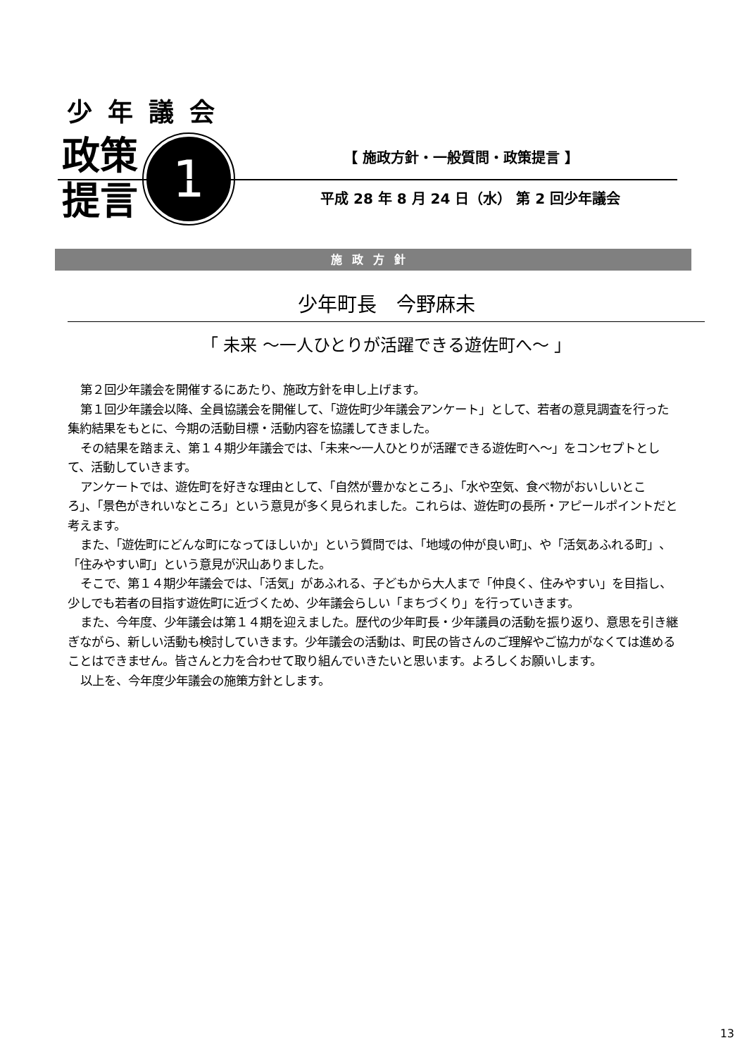少年議会
政策
提言
1
【 施政方針・一般質問・政策提言 】
平成 28 年 8 月 24 日（水） 第 2 回少年議会
施政方針
少年町長　今野麻未
「 未来 ～一人ひとりが活躍できる遊佐町へ～ 」
第２回少年議会を開催するにあたり、施政方針を申し上げます。
第１回少年議会以降、全員協議会を開催して、「遊佐町少年議会アンケート」として、若者の意見調査を行った集約結果をもとに、今期の活動目標・活動内容を協議してきました。
その結果を踏まえ、第１４期少年議会では、「未来～一人ひとりが活躍できる遊佐町へ～」をコンセプトとして、活動していきます。
アンケートでは、遊佐町を好きな理由として、「自然が豊かなところ」、「水や空気、食べ物がおいしいところ」、「景色がきれいなところ」という意見が多く見られました。これらは、遊佐町の長所・アピールポイントだと考えます。
また、「遊佐町にどんな町になってほしいか」という質問では、「地域の仲が良い町」、や「活気あふれる町」、「住みやすい町」という意見が沢山ありました。
そこで、第１４期少年議会では、「活気」があふれる、子どもから大人まで「仲良く、住みやすい」を目指し、少しでも若者の目指す遊佐町に近づくため、少年議会らしい「まちづくり」を行っていきます。
また、今年度、少年議会は第１４期を迎えました。歴代の少年町長・少年議員の活動を振り返り、意思を引き継ぎながら、新しい活動も検討していきます。少年議会の活動は、町民の皆さんのご理解やご協力がなくては進めることはできません。皆さんと力を合わせて取り組んでいきたいと思います。よろしくお願いします。
以上を、今年度少年議会の施策方針とします。
13